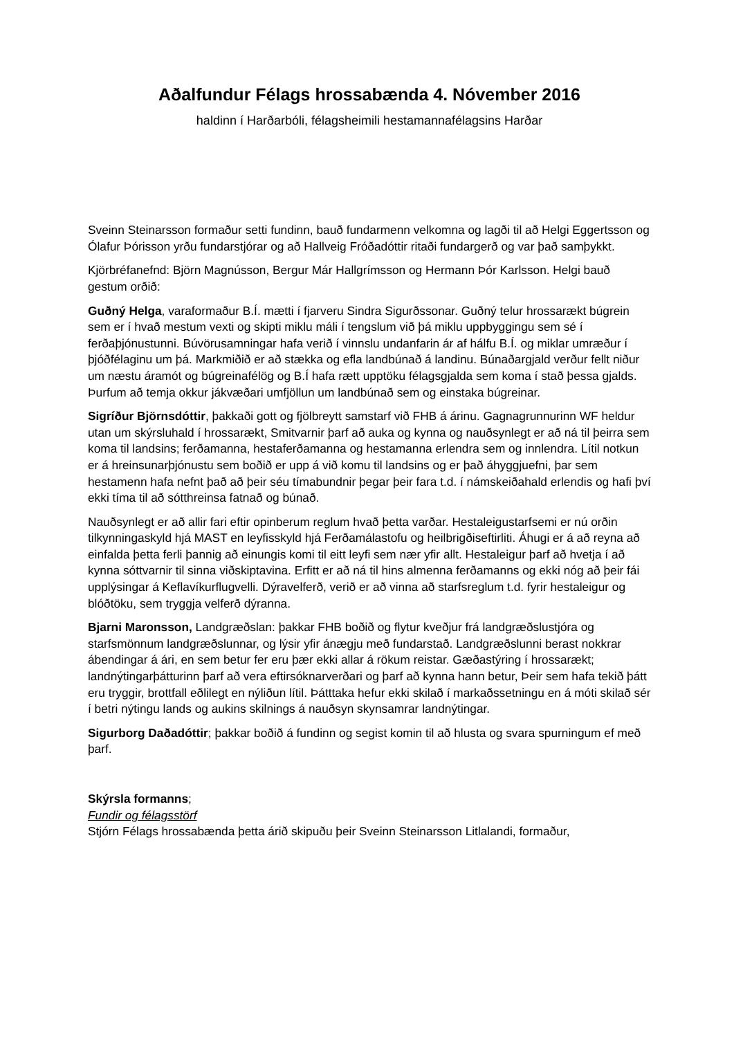Aðalfundur Félags hrossabænda 4. Nóvember 2016
haldinn í Harðarbóli, félagsheimili hestamannafélagsins Harðar
Sveinn Steinarsson formaður setti fundinn, bauð fundarmenn velkomna og lagði til að Helgi Eggertsson og Ólafur Þórisson yrðu fundarstjórar og að Hallveig Fróðadóttir ritaði fundargerð og var það samþykkt.
Kjörbréfanefnd: Björn Magnússon, Bergur Már Hallgrímsson og Hermann Þór Karlsson. Helgi bauð gestum orðið:
Guðný Helga, varaformaður B.Í. mætti í fjarveru Sindra Sigurðssonar. Guðný telur hrossarækt búgrein sem er í hvað mestum vexti og skipti miklu máli í tengslum við þá miklu uppbyggingu sem sé í ferðaþjónustunni. Búvörusamningar hafa verið í vinnslu undanfarin ár af hálfu B.Í. og miklar umræður í þjóðfélaginu um þá. Markmiðið er að stækka og efla landbúnað á landinu. Búnaðargjald verður fellt niður um næstu áramót og búgreinafélög og B.Í hafa rætt upptöku félagsgjalda sem koma í stað þessa gjalds. Þurfum að temja okkur jákvæðari umfjöllun um landbúnað sem og einstaka búgreinar.
Sigríður Björnsdóttir, þakkaði gott og fjölbreytt samstarf við FHB á árinu. Gagnagrunnurinn WF heldur utan um skýrsluhald í hrossarækt, Smitvarnir þarf að auka og kynna og nauðsynlegt er að ná til þeirra sem koma til landsins; ferðamanna, hestaferðamanna og hestamanna erlendra sem og innlendra. Lítil notkun er á hreinsunarþjónustu sem boðið er upp á við komu til landsins og er það áhyggjuefni, þar sem hestamenn hafa nefnt það að þeir séu tímabundnir þegar þeir fara t.d. í námskeiðahald erlendis og hafi því ekki tíma til að sótthreinsa fatnað og búnað.
Nauðsynlegt er að allir fari eftir opinberum reglum hvað þetta varðar. Hestaleigustarfsemi er nú orðin tilkynningaskyld hjá MAST en leyfisskyld hjá Ferðamálastofu og heilbrigðiseftirliti. Áhugi er á að reyna að einfalda þetta ferli þannig að einungis komi til eitt leyfi sem nær yfir allt. Hestaleigur þarf að hvetja í að kynna sóttvarnir til sinna viðskiptavina. Erfitt er að ná til hins almenna ferðamanns og ekki nóg að þeir fái upplýsingar á Keflavíkurflugvelli. Dýravelferð, verið er að vinna að starfsreglum t.d. fyrir hestaleigur og blóðtöku, sem tryggja velferð dýranna.
Bjarni Maronsson, Landgræðslan: þakkar FHB boðið og flytur kveðjur frá landgræðslustjóra og starfsmönnum landgræðslunnar, og lýsir yfir ánægju með fundarstað. Landgræðslunni berast nokkrar ábendingar á ári, en sem betur fer eru þær ekki allar á rökum reistar. Gæðastýring í hrossarækt; landnýtingarþátturinn þarf að vera eftirsóknarverðari og þarf að kynna hann betur, Þeir sem hafa tekið þátt eru tryggir, brottfall eðlilegt en nýliðun lítil. Þátttaka hefur ekki skilað í markaðssetningu en á móti skilað sér í betri nýtingu lands og aukins skilnings á nauðsyn skynsamrar landnýtingar.
Sigurborg Daðadóttir; þakkar boðið á fundinn og segist komin til að hlusta og svara spurningum ef með þarf.
Skýrsla formanns;
Fundir og félagsstörf
Stjórn Félags hrossabænda þetta árið skipuðu þeir Sveinn Steinarsson Litlalandi, formaður,